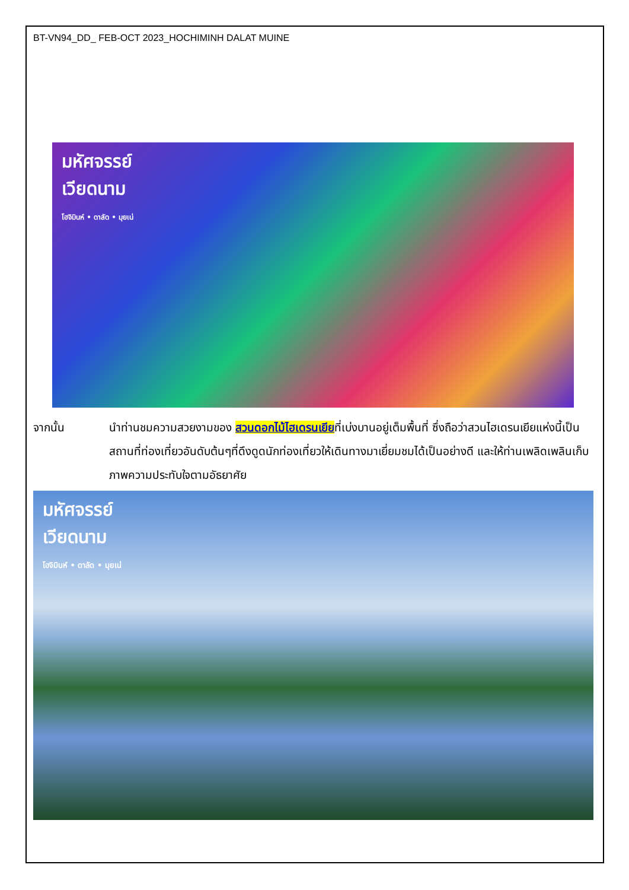BT-VN94_DD_ FEB-OCT 2023_HOCHIMINH DALAT MUINE
มหัศจรรย์
เวียดนาม
โฮจิมินห์ • ดาลัด • มุยเน่
จากนั้น นำท่านชมความสวยงามของ สวนดอกไม้ไฮเดรนเยียที่เบ่งบานอยู่เต็มพื้นที่ ซึ่งถือว่าสวนไฮเดรนเยียแห่งนี้เป็นสถานที่ท่องเที่ยวอันดับต้นๆที่ดึงดูดนักท่องเที่ยวให้เดินทางมาเยี่ยมชมได้เป็นอย่างดี และให้ท่านเพลิดเพลินเก็บภาพความประทับใจตามอัธยาศัย
มหัศจรรย์
เวียดนาม
โฮจิมินห์ • ดาลัด • มุยเน่